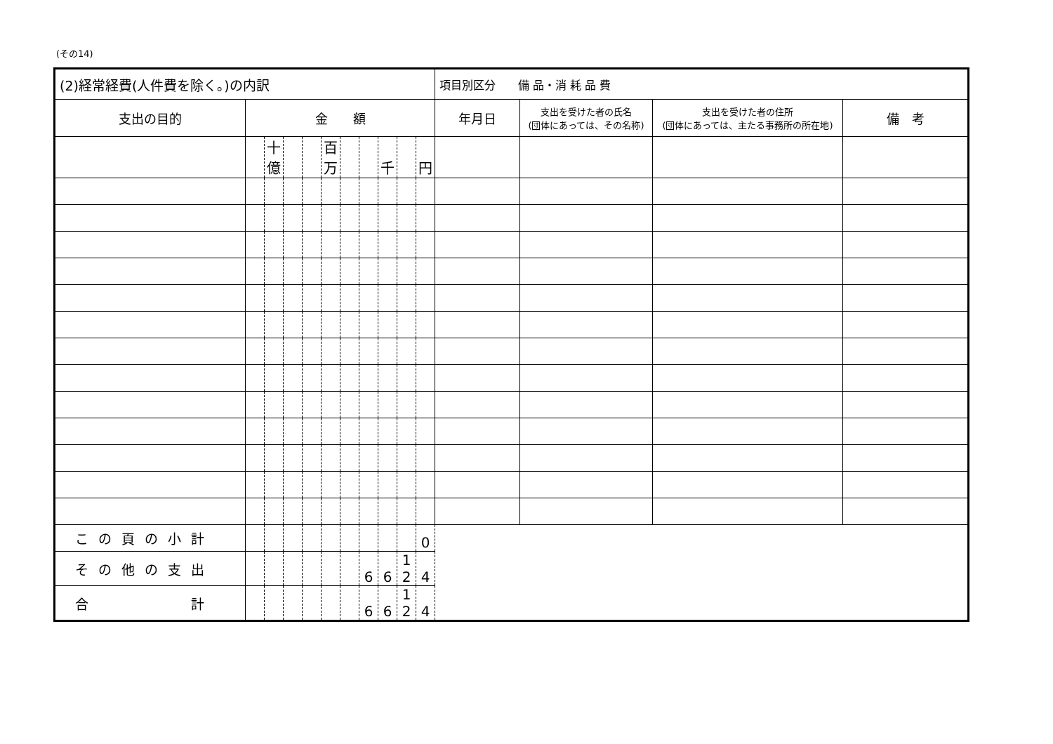(その14)
| (2)経常経費(人件費を除く。)の内訳 | | | | | | | | | | | 項目別区分 備 品・消 耗 品 費 | | | |
| --- | --- | --- | --- | --- | --- | --- | --- | --- | --- | --- | --- | --- | --- | --- |
| 支出の目的 | 金 額 | | | | | | | | | | 年月日 | 支出を受けた者の氏名 (団体にあっては、その名称) | 支出を受けた者の住所 (団体にあっては、主たる事務所の所在地) | 備 考 |
| | | 十億 | | | 百万 | | | 千 | | 円 | | | | |
| この頁の小計 | | | | | | | | | | 0 | | | | |
| その他の支出 | | | | | | | 6 | 6 | 1 2 | 4 | | | | |
| 合 計 | | | | | | | 6 | 6 | 1 2 | 4 | | | | |